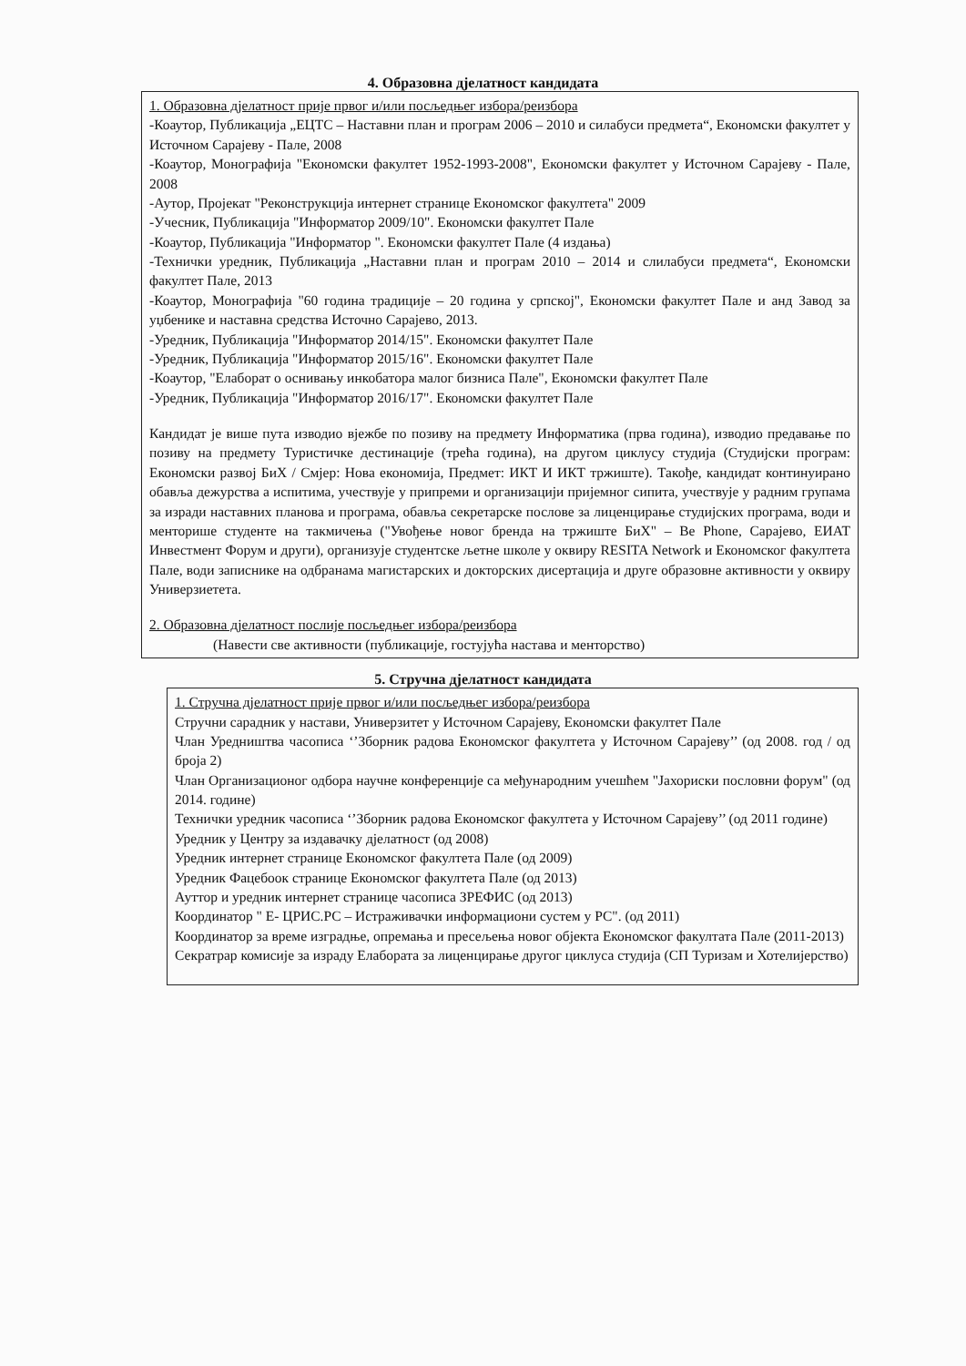4. Образовна дјелатност кандидата
1. Образовна дјелатност прије првог и/или посљедњег избора/реизбора
-Коаутор, Публикација „ЕЦТС – Наставни план и програм 2006 – 2010 и силабуси предмета“, Економски факултет у Источном Сарајеву - Пале, 2008
-Коаутор, Монографија "Економски факултет 1952-1993-2008", Економски факултет у Источном Сарајеву - Пале, 2008
-Аутор, Пројекат "Реконструкција интернет странице Економског факултета" 2009
-Учесник, Публикација "Информатор 2009/10". Економски факултет Пале
-Коаутор, Публикација "Информатор ". Економски факултет Пале (4 издања)
-Технички уредник, Публикација „Наставни план и програм 2010 – 2014 и слилабуси предмета“, Економски факултет Пале, 2013
-Коаутор, Монографија "60 година традиције – 20 година у српској", Економски факултет Пале и анд Завод за уџбенике и наставна средства Источно Сарајево, 2013.
-Уредник, Публикација "Информатор 2014/15". Економски факултет Пале
-Уредник, Публикација "Информатор 2015/16". Економски факултет Пале
-Коаутор, "Елаборат о оснивању инкобатора малог бизниса Пале", Економски факултет Пале
-Уредник, Публикација "Информатор 2016/17". Економски факултет Пале
Кандидат је више пута изводио вјежбе по позиву на предмету Информатика (прва година), изводио предавање по позиву на предмету Туристичке дестинације (трећа година), на другом циклусу студија (Студијски програм: Економски развој БиХ / Смјер: Нова економија, Предмет: ИКТ И ИКТ тржиште). Такође, кандидат континуирано обавља дежурства а испитима, учествује у припреми и организацији пријемног сипита, учествује у радним групама за изради наставних планова и програма, обавља секретарске послове за лиценцирање студијских програма, води и менторише студенте на такмичења ("Увођење новог бренда на тржиште БиХ" – Be Phone, Сарајево, ЕИАТ Инвестмент Форум и други), организује студентске љетне школе у оквиру RESITA Network и Економског факултета Пале, води записнике на одбранама магистарских и докторских дисертација и друге образовне активности у оквиру Универзиетета.
2. Образовна дјелатност послије посљедњег избора/реизбора
(Навести све активности (публикације, гостујућа настава и менторство)
5. Стручна дјелатност кандидата
1. Стручна дјелатност прије првог и/или посљедњег избора/реизбора
Стручни сарадник у настави, Универзитет у Источном Сарајеву, Економски факултет Пале
Члан Уредништва часописа ‘’Зборник радова Економског факултета у Источном Сарајеву’’ (од 2008. год / од броја 2)
Члан Организационог одбора научне конференције са међународним учешћем "Јахориски пословни форум" (од 2014. године)
Технички уредник часописа ‘’Зборник радова Економског факултета у Источном Сарајеву’’ (од 2011 године)
Уредник у Центру за издавачку дјелатност (од 2008)
Уредник интернет странице Економског факултета Пале (од 2009)
Уредник Фацебоок странице Економског факултета Пале (од 2013)
Ауттор и уредник интернет странице часописа ЗРЕФИС (од 2013)
Координатор " Е- ЦРИС.РС – Истраживачки информациони сустем у РС". (од 2011)
Координатор за време изградње, опремања и пресељења новог објекта Економског факултата Пале (2011-2013)
Секратрар комисије за израду Елабората за лиценцирање другог циклуса студија (СП Туризам и Хотелијерство)